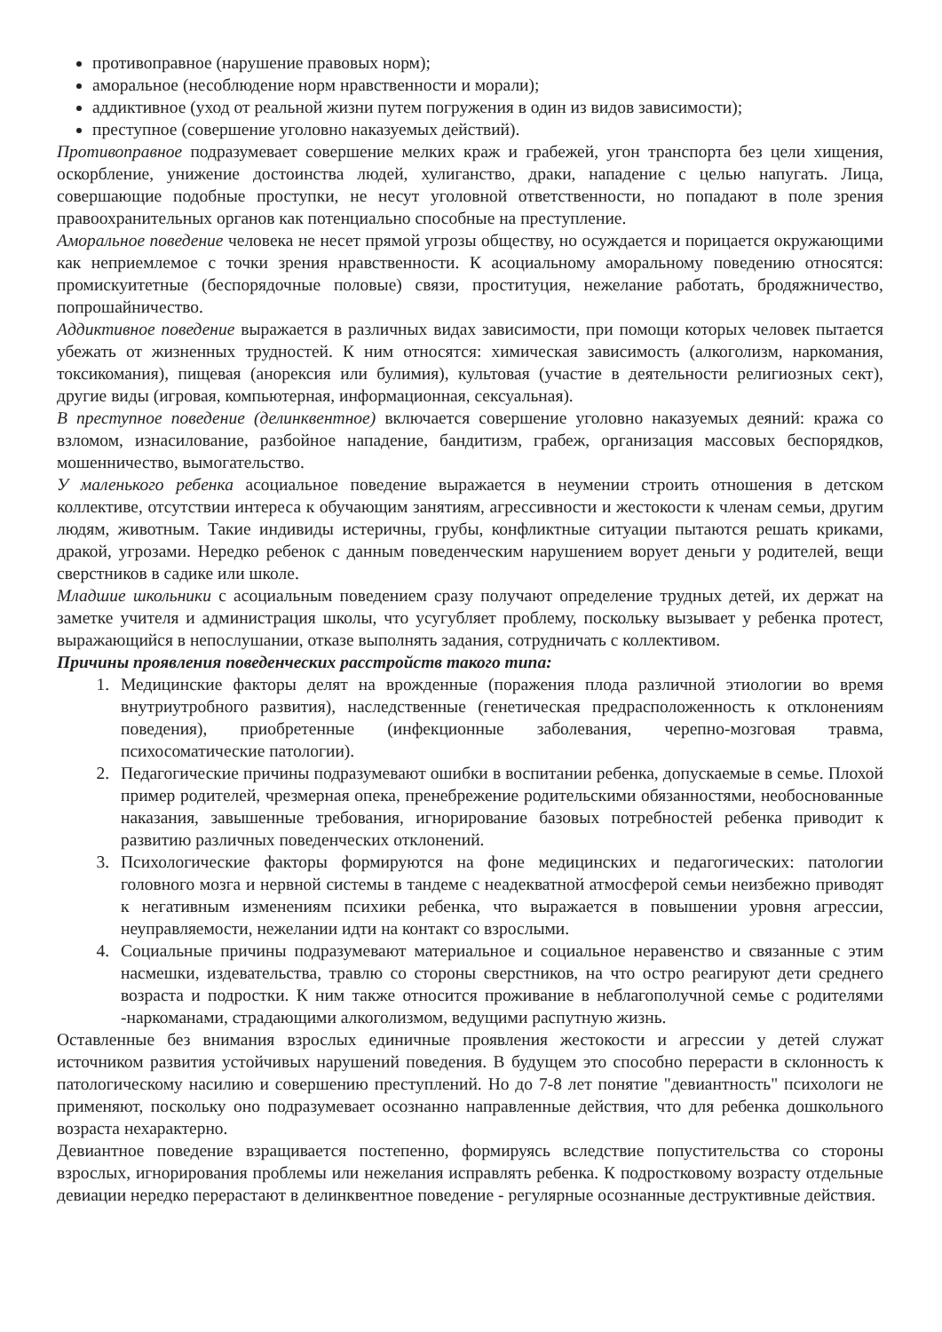противоправное (нарушение правовых норм);
аморальное (несоблюдение норм нравственности и морали);
аддиктивное (уход от реальной жизни путем погружения в один из видов зависимости);
преступное (совершение уголовно наказуемых действий).
Противоправное подразумевает совершение мелких краж и грабежей, угон транспорта без цели хищения, оскорбление, унижение достоинства людей, хулиганство, драки, нападение с целью напугать. Лица, совершающие подобные проступки, не несут уголовной ответственности, но попадают в поле зрения правоохранительных органов как потенциально способные на преступление.
Аморальное поведение человека не несет прямой угрозы обществу, но осуждается и порицается окружающими как неприемлемое с точки зрения нравственности. К асоциальному аморальному поведению относятся: промискуитетные (беспорядочные половые) связи, проституция, нежелание работать, бродяжничество, попрошайничество.
Аддиктивное поведение выражается в различных видах зависимости, при помощи которых человек пытается убежать от жизненных трудностей. К ним относятся: химическая зависимость (алкоголизм, наркомания, токсикомания), пищевая (анорексия или булимия), культовая (участие в деятельности религиозных сект), другие виды (игровая, компьютерная, информационная, сексуальная).
В преступное поведение (делинквентное) включается совершение уголовно наказуемых деяний: кража со взломом, изнасилование, разбойное нападение, бандитизм, грабеж, организация массовых беспорядков, мошенничество, вымогательство.
У маленького ребенка асоциальное поведение выражается в неумении строить отношения в детском коллективе, отсутствии интереса к обучающим занятиям, агрессивности и жестокости к членам семьи, другим людям, животным. Такие индивиды истеричны, грубы, конфликтные ситуации пытаются решать криками, дракой, угрозами. Нередко ребенок с данным поведенческим нарушением ворует деньги у родителей, вещи сверстников в садике или школе.
Младшие школьники с асоциальным поведением сразу получают определение трудных детей, их держат на заметке учителя и администрация школы, что усугубляет проблему, поскольку вызывает у ребенка протест, выражающийся в непослушании, отказе выполнять задания, сотрудничать с коллективом.
Причины проявления поведенческих расстройств такого типа:
1. Медицинские факторы делят на врожденные (поражения плода различной этиологии во время внутриутробного развития), наследственные (генетическая предрасположенность к отклонениям поведения), приобретенные (инфекционные заболевания, черепно-мозговая травма, психосоматические патологии).
2. Педагогические причины подразумевают ошибки в воспитании ребенка, допускаемые в семье. Плохой пример родителей, чрезмерная опека, пренебрежение родительскими обязанностями, необоснованные наказания, завышенные требования, игнорирование базовых потребностей ребенка приводит к развитию различных поведенческих отклонений.
3. Психологические факторы формируются на фоне медицинских и педагогических: патологии головного мозга и нервной системы в тандеме с неадекватной атмосферой семьи неизбежно приводят к негативным изменениям психики ребенка, что выражается в повышении уровня агрессии, неуправляемости, нежелании идти на контакт со взрослыми.
4. Социальные причины подразумевают материальное и социальное неравенство и связанные с этим насмешки, издевательства, травлю со стороны сверстников, на что остро реагируют дети среднего возраста и подростки. К ним также относится проживание в неблагополучной семье с родителями -наркоманами, страдающими алкоголизмом, ведущими распутную жизнь.
Оставленные без внимания взрослых единичные проявления жестокости и агрессии у детей служат источником развития устойчивых нарушений поведения. В будущем это способно перерасти в склонность к патологическому насилию и совершению преступлений. Но до 7-8 лет понятие "девиантность" психологи не применяют, поскольку оно подразумевает осознанно направленные действия, что для ребенка дошкольного возраста нехарактерно.
Девиантное поведение взращивается постепенно, формируясь вследствие попустительства со стороны взрослых, игнорирования проблемы или нежелания исправлять ребенка. К подростковому возрасту отдельные девиации нередко перерастают в делинквентное поведение - регулярные осознанные деструктивные действия.